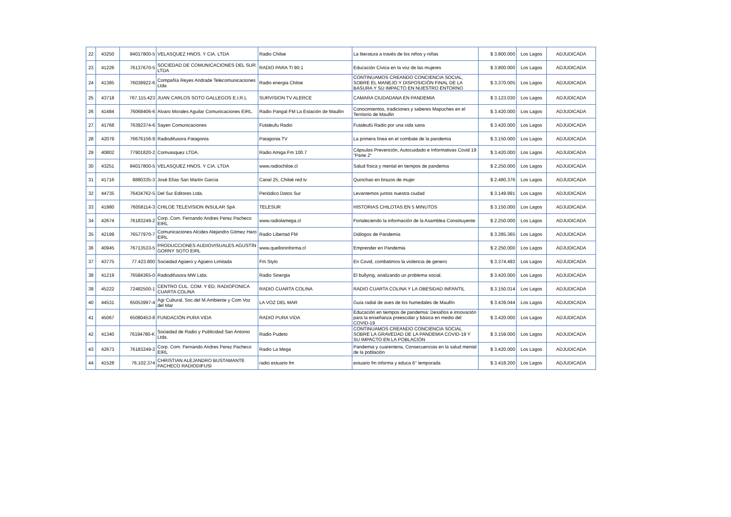| 22 | 43250 | 84017800-5 | VELASQUEZ HNOS. Y CIA. LTDA | Radio Chiloe | La literatura a través de los niños y niñas | $ 3.800.000 | Los Lagos | ADJUDICADA |
| 23 | 41226 | 76137670-5 | SOCIEDAD DE COMUNICACIONES DEL SUR LTDA | RADIO PARA TI 90.1 | Educación Cívica en la voz de las mujeres | $ 3.800.000 | Los Lagos | ADJUDICADA |
| 24 | 41385 | 76038922-6 | Compañía Reyes Andrade Telecomunicaciones Ltda | Radio energia Chiloe | CONTINUAMOS CREANDO CONCIENCIA SOCIAL, SOBRE EL MANEJO Y DISPOSICIÓN FINAL DE LA BASURA Y SU IMPACTO EN NUESTRO ENTORNO | $ 3.370.005 | Los Lagos | ADJUDICADA |
| 25 | 43718 | 767.115.423 | JUAN CARLOS SOTO GALLEGOS E.I.R.L | SURVISION TV ALERCE | CAMARA CIUDADANA EN PANDEMIA | $ 3.123.030 | Los Lagos | ADJUDICADA |
| 26 | 41484 | 76068406-6 | Alvaro Morales Aguilar Comunicaciones EIRL. | Radio Pangal FM La Estación de Maullin | Conocimientos, tradiciones y saberes Mapuches en el Territorio de Maullin | $ 3.420.000 | Los Lagos | ADJUDICADA |
| 27 | 41768 | 76392374-6 | Sayen Comunicaciones | Futaleufu Radio | Futaleufú Radio por una vida sana | $ 3.420.000 | Los Lagos | ADJUDICADA |
| 28 | 42079 | 76676156-9 | Radiodifusora Patagonia | Patagonia TV | La primera línea en el combate de la pandemia | $ 3.150.000 | Los Lagos | ADJUDICADA |
| 29 | 40802 | 77901820-2 | Comvasquez LTDA. | Radio Amiga Fm 100.7 | Cápsulas Prevención, Autocuidado e Informativas Covid 19 "Parte 2" | $ 3.420.000 | Los Lagos | ADJUDICADA |
| 30 | 43251 | 84017800-5 | VELASQUEZ HNOS. Y CIA. LTDA | www.radiochiloe.cl | Salud física y mental en tiempos de pandemia | $ 2.250.000 | Los Lagos | ADJUDICADA |
| 31 | 41716 | 8880335-3 | José Elías San Martín Garcia | Canal 25, Chiloé red tv | Quinchao en brazos de mujer | $ 2.480.376 | Los Lagos | ADJUDICADA |
| 32 | 44735 | 76434762-5 | Del Sur Editores Ltda. | Periódico Datos Sur | Levantemos juntos nuestra ciudad | $ 3.149.991 | Los Lagos | ADJUDICADA |
| 33 | 41980 | 76058114-3 | CHILOE TELEVISION INSULAR SpA | TELESUR | HISTORIAS CHILOTAS EN 5 MINUTOS | $ 3.150.000 | Los Lagos | ADJUDICADA |
| 34 | 42674 | 76183249-2 | Corp. Com. Fernando Andres Perez Pacheco EIRL | www.radiolamega.cl | Fortaleciendo la información de la Asamblea Constituyente | $ 2.250.000 | Los Lagos | ADJUDICADA |
| 35 | 42199 | 76577970-7 | Comunicaciones Alcides Alejandro Gómez Haro EIRL | Radio Libertad FM | Diálogos de Pandemia | $ 3.285.365 | Los Lagos | ADJUDICADA |
| 36 | 40945 | 76713533-5 | PRODUCCIONES AUDIOVISUALES AGUSTÍN GORNY SOTO EIRL | www.quelloninforma.cl | Emprender en Pandemia | $ 2.250.000 | Los Lagos | ADJUDICADA |
| 37 | 43775 | 77.423.800 | Sociedad Agüero y Agüero Limitada | Fm Stylo | En Covid, combatimos la violencia de genero | $ 3.374.492 | Los Lagos | ADJUDICADA |
| 38 | 41219 | 76584365-0 | Radiodifusora MW Ltda. | Radio Sinergia | El bullying, analizando un problema social. | $ 3.420.000 | Los Lagos | ADJUDICADA |
| 39 | 45222 | 72482500-1 | CENTRO CUL. COM. Y ED. RADIOFONICA CUARTA COLINA | RADIO CUARTA COLINA | RADIO CUARTA COLINA Y LA OBESIDAD INFANTIL | $ 3.150.014 | Los Lagos | ADJUDICADA |
| 40 | 44531 | 65053997-4 | Agr Cultural, Soc.del M.Ambiente y Com Voz del Mar | LA VOZ DEL MAR | Guía radial de aves de los humedales de Maullín | $ 3.439.044 | Los Lagos | ADJUDICADA |
| 41 | 45067 | 65080453-8 | FUNDACIÓN PURA VIDA | RADIO PURA VIDA | Educación en tiempos de pandemia: Desafíos e innovación para la enseñanza preescolar y básica en medio del COVID-19 | $ 3.420.000 | Los Lagos | ADJUDICADA |
| 42 | 41340 | 76194780-K | Sociedad de Radio y Publicidad San Antonio Ltda. | Radio Pudeto | CONTINUAMOS CREANDO CONCIENCIA SOCIAL SOBRE LA GRAVEDAD DE LA PANDEMIA COVID-19 Y SU IMPACTO EN LA POBLACIÓN | $ 3.159.000 | Los Lagos | ADJUDICADA |
| 43 | 42673 | 76183249-2 | Corp. Com. Fernando Andres Perez Pacheco EIRL | Radio La Mega | Pandemia y cuarentena, Consecuencias en la salud mental de la población | $ 3.420.000 | Los Lagos | ADJUDICADA |
| 44 | 41528 | 76.102.374 | CHRISTIAN ALEJANDRO BUSTAMANTE PACHECO RADIODIFUSI | radio estuario fm | estuario fm informa y educa 6° temporada | $ 3.418.200 | Los Lagos | ADJUDICADA |